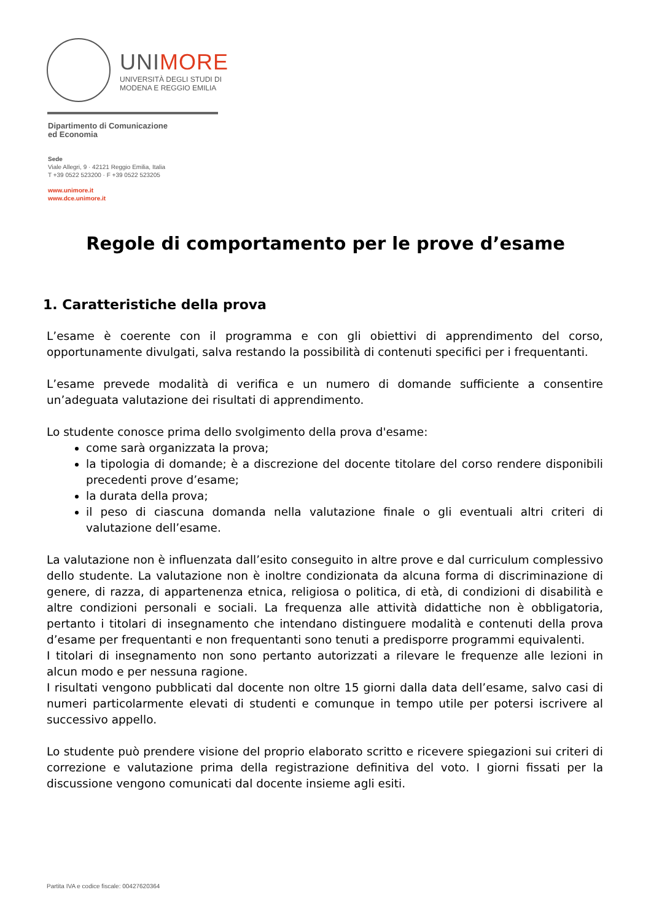UNIMORE
UNIVERSITÀ DEGLI STUDI DI
MODENA E REGGIO EMILIA
Dipartimento di Comunicazione
ed Economia
Sede
Viale Allegri, 9 · 42121 Reggio Emilia, Italia
T +39 0522 523200 · F +39 0522 523205
www.unimore.it
www.dce.unimore.it
Regole di comportamento per le prove d’esame
1. Caratteristiche della prova
L’esame è coerente con il programma e con gli obiettivi di apprendimento del corso, opportunamente divulgati, salva restando la possibilità di contenuti specifici per i frequentanti.
L’esame prevede modalità di verifica e un numero di domande sufficiente a consentire un’adeguata valutazione dei risultati di apprendimento.
Lo studente conosce prima dello svolgimento della prova d'esame:
come sarà organizzata la prova;
la tipologia di domande; è a discrezione del docente titolare del corso rendere disponibili precedenti prove d’esame;
la durata della prova;
il peso di ciascuna domanda nella valutazione finale o gli eventuali altri criteri di valutazione dell’esame.
La valutazione non è influenzata dall’esito conseguito in altre prove e dal curriculum complessivo dello studente. La valutazione non è inoltre condizionata da alcuna forma di discriminazione di genere, di razza, di appartenenza etnica, religiosa o politica, di età, di condizioni di disabilità e altre condizioni personali e sociali. La frequenza alle attività didattiche non è obbligatoria, pertanto i titolari di insegnamento che intendano distinguere modalità e contenuti della prova d’esame per frequentanti e non frequentanti sono tenuti a predisporre programmi equivalenti.
I titolari di insegnamento non sono pertanto autorizzati a rilevare le frequenze alle lezioni in alcun modo e per nessuna ragione.
I risultati vengono pubblicati dal docente non oltre 15 giorni dalla data dell’esame, salvo casi di numeri particolarmente elevati di studenti e comunque in tempo utile per potersi iscrivere al successivo appello.
Lo studente può prendere visione del proprio elaborato scritto e ricevere spiegazioni sui criteri di correzione e valutazione prima della registrazione definitiva del voto. I giorni fissati per la discussione vengono comunicati dal docente insieme agli esiti.
Partita IVA e codice fiscale: 00427620364